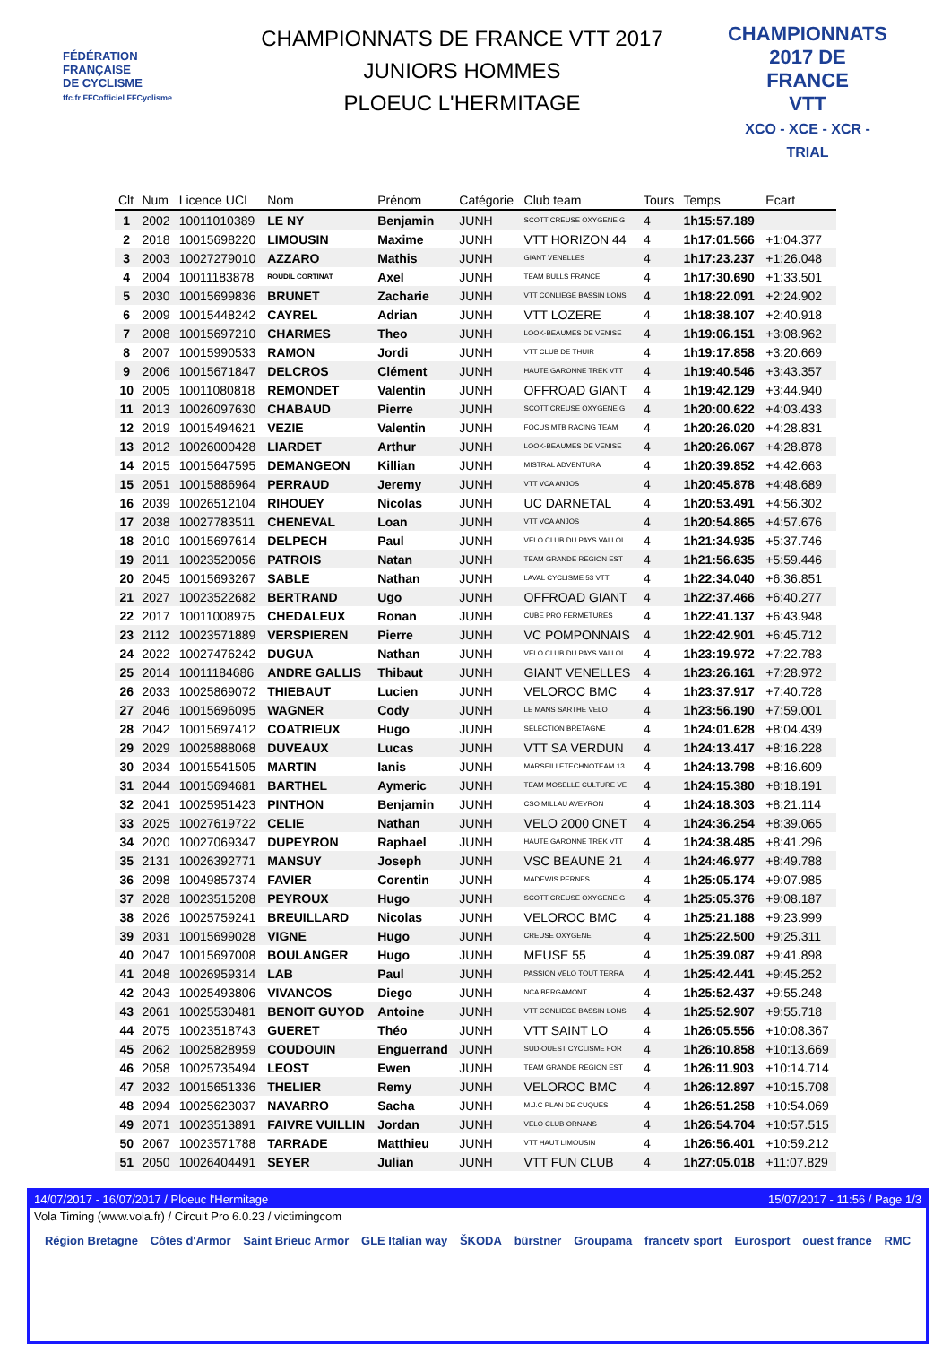FÉDÉRATION FRANÇAISE
DE CYCLISME
ffc.fr FFCofficiel FFCyclisme
CHAMPIONNATS DE FRANCE VTT 2017
JUNIORS HOMMES
PLOEUC L'HERMITAGE
CHAMPIONNATS
2017 DE FRANCE
VTT
XCO - XCE - XCR - TRIAL
| Clt | Num | Licence UCI | Nom | Prénom | Catégorie | Club team | Tours | Temps | Ecart |
| --- | --- | --- | --- | --- | --- | --- | --- | --- | --- |
| 1 | 2002 | 10011010389 | LE NY | Benjamin | JUNH | SCOTT CREUSE OXYGENE G | 4 | 1h15:57.189 | |
| 2 | 2018 | 10015698220 | LIMOUSIN | Maxime | JUNH | VTT HORIZON 44 | 4 | 1h17:01.566 | +1:04.377 |
| 3 | 2003 | 10027279010 | AZZARO | Mathis | JUNH | GIANT VENELLES | 4 | 1h17:23.237 | +1:26.048 |
| 4 | 2004 | 10011183878 | ROUDIL CORTINAT | Axel | JUNH | TEAM BULLS FRANCE | 4 | 1h17:30.690 | +1:33.501 |
| 5 | 2030 | 10015699836 | BRUNET | Zacharie | JUNH | VTT CONLIEGE BASSIN LONS | 4 | 1h18:22.091 | +2:24.902 |
| 6 | 2009 | 10015448242 | CAYREL | Adrian | JUNH | VTT LOZERE | 4 | 1h18:38.107 | +2:40.918 |
| 7 | 2008 | 10015697210 | CHARMES | Theo | JUNH | LOOK-BEAUMES DE VENISE | 4 | 1h19:06.151 | +3:08.962 |
| 8 | 2007 | 10015990533 | RAMON | Jordi | JUNH | VTT CLUB DE THUIR | 4 | 1h19:17.858 | +3:20.669 |
| 9 | 2006 | 10015671847 | DELCROS | Clément | JUNH | HAUTE GARONNE TREK VTT | 4 | 1h19:40.546 | +3:43.357 |
| 10 | 2005 | 10011080818 | REMONDET | Valentin | JUNH | OFFROAD GIANT | 4 | 1h19:42.129 | +3:44.940 |
| 11 | 2013 | 10026097630 | CHABAUD | Pierre | JUNH | SCOTT CREUSE OXYGENE G | 4 | 1h20:00.622 | +4:03.433 |
| 12 | 2019 | 10015494621 | VEZIE | Valentin | JUNH | FOCUS MTB RACING TEAM | 4 | 1h20:26.020 | +4:28.831 |
| 13 | 2012 | 10026000428 | LIARDET | Arthur | JUNH | LOOK-BEAUMES DE VENISE | 4 | 1h20:26.067 | +4:28.878 |
| 14 | 2015 | 10015647595 | DEMANGEON | Killian | JUNH | MISTRAL ADVENTURA | 4 | 1h20:39.852 | +4:42.663 |
| 15 | 2051 | 10015886964 | PERRAUD | Jeremy | JUNH | VTT VCA ANJOS | 4 | 1h20:45.878 | +4:48.689 |
| 16 | 2039 | 10026512104 | RIHOUEY | Nicolas | JUNH | UC DARNETAL | 4 | 1h20:53.491 | +4:56.302 |
| 17 | 2038 | 10027783511 | CHENEVAL | Loan | JUNH | VTT VCA ANJOS | 4 | 1h20:54.865 | +4:57.676 |
| 18 | 2010 | 10015697614 | DELPECH | Paul | JUNH | VELO CLUB DU PAYS VALLOI | 4 | 1h21:34.935 | +5:37.746 |
| 19 | 2011 | 10023520056 | PATROIS | Natan | JUNH | TEAM GRANDE REGION EST | 4 | 1h21:56.635 | +5:59.446 |
| 20 | 2045 | 10015693267 | SABLE | Nathan | JUNH | LAVAL CYCLISME 53 VTT | 4 | 1h22:34.040 | +6:36.851 |
| 21 | 2027 | 10023522682 | BERTRAND | Ugo | JUNH | OFFROAD GIANT | 4 | 1h22:37.466 | +6:40.277 |
| 22 | 2017 | 10011008975 | CHEDALEUX | Ronan | JUNH | CUBE PRO FERMETURES | 4 | 1h22:41.137 | +6:43.948 |
| 23 | 2112 | 10023571889 | VERSPIEREN | Pierre | JUNH | VC POMPONNAIS | 4 | 1h22:42.901 | +6:45.712 |
| 24 | 2022 | 10027476242 | DUGUA | Nathan | JUNH | VELO CLUB DU PAYS VALLOI | 4 | 1h23:19.972 | +7:22.783 |
| 25 | 2014 | 10011184686 | ANDRE GALLIS | Thibaut | JUNH | GIANT VENELLES | 4 | 1h23:26.161 | +7:28.972 |
| 26 | 2033 | 10025869072 | THIEBAUT | Lucien | JUNH | VELOROC BMC | 4 | 1h23:37.917 | +7:40.728 |
| 27 | 2046 | 10015696095 | WAGNER | Cody | JUNH | LE MANS SARTHE VELO | 4 | 1h23:56.190 | +7:59.001 |
| 28 | 2042 | 10015697412 | COATRIEUX | Hugo | JUNH | SELECTION BRETAGNE | 4 | 1h24:01.628 | +8:04.439 |
| 29 | 2029 | 10025888068 | DUVEAUX | Lucas | JUNH | VTT SA VERDUN | 4 | 1h24:13.417 | +8:16.228 |
| 30 | 2034 | 10015541505 | MARTIN | Ianis | JUNH | MARSEILLETECHNOTEAM 13 | 4 | 1h24:13.798 | +8:16.609 |
| 31 | 2044 | 10015694681 | BARTHEL | Aymeric | JUNH | TEAM MOSELLE CULTURE VE | 4 | 1h24:15.380 | +8:18.191 |
| 32 | 2041 | 10025951423 | PINTHON | Benjamin | JUNH | CSO MILLAU AVEYRON | 4 | 1h24:18.303 | +8:21.114 |
| 33 | 2025 | 10027619722 | CELIE | Nathan | JUNH | VELO 2000 ONET | 4 | 1h24:36.254 | +8:39.065 |
| 34 | 2020 | 10027069347 | DUPEYRON | Raphael | JUNH | HAUTE GARONNE TREK VTT | 4 | 1h24:38.485 | +8:41.296 |
| 35 | 2131 | 10026392771 | MANSUY | Joseph | JUNH | VSC BEAUNE 21 | 4 | 1h24:46.977 | +8:49.788 |
| 36 | 2098 | 10049857374 | FAVIER | Corentin | JUNH | MADEWIS PERNES | 4 | 1h25:05.174 | +9:07.985 |
| 37 | 2028 | 10023515208 | PEYROUX | Hugo | JUNH | SCOTT CREUSE OXYGENE G | 4 | 1h25:05.376 | +9:08.187 |
| 38 | 2026 | 10025759241 | BREUILLARD | Nicolas | JUNH | VELOROC BMC | 4 | 1h25:21.188 | +9:23.999 |
| 39 | 2031 | 10015699028 | VIGNE | Hugo | JUNH | CREUSE OXYGENE | 4 | 1h25:22.500 | +9:25.311 |
| 40 | 2047 | 10015697008 | BOULANGER | Hugo | JUNH | MEUSE 55 | 4 | 1h25:39.087 | +9:41.898 |
| 41 | 2048 | 10026959314 | LAB | Paul | JUNH | PASSION VELO TOUT TERRA | 4 | 1h25:42.441 | +9:45.252 |
| 42 | 2043 | 10025493806 | VIVANCOS | Diego | JUNH | NCA BERGAMONT | 4 | 1h25:52.437 | +9:55.248 |
| 43 | 2061 | 10025530481 | BENOIT GUYOD | Antoine | JUNH | VTT CONLIEGE BASSIN LONS | 4 | 1h25:52.907 | +9:55.718 |
| 44 | 2075 | 10023518743 | GUERET | Théo | JUNH | VTT SAINT LO | 4 | 1h26:05.556 | +10:08.367 |
| 45 | 2062 | 10025828959 | COUDOUIN | Enguerrand | JUNH | SUD-OUEST CYCLISME FOR | 4 | 1h26:10.858 | +10:13.669 |
| 46 | 2058 | 10025735494 | LEOST | Ewen | JUNH | TEAM GRANDE REGION EST | 4 | 1h26:11.903 | +10:14.714 |
| 47 | 2032 | 10015651336 | THELIER | Remy | JUNH | VELOROC BMC | 4 | 1h26:12.897 | +10:15.708 |
| 48 | 2094 | 10025623037 | NAVARRO | Sacha | JUNH | M.J.C PLAN DE CUQUES | 4 | 1h26:51.258 | +10:54.069 |
| 49 | 2071 | 10023513891 | FAIVRE VUILLIN | Jordan | JUNH | VELO CLUB ORNANS | 4 | 1h26:54.704 | +10:57.515 |
| 50 | 2067 | 10023571788 | TARRADE | Matthieu | JUNH | VTT HAUT LIMOUSIN | 4 | 1h26:56.401 | +10:59.212 |
| 51 | 2050 | 10026404491 | SEYER | Julian | JUNH | VTT FUN CLUB | 4 | 1h27:05.018 | +11:07.829 |
14/07/2017 - 16/07/2017 / Ploeuc l'Hermitage 15/07/2017 - 11:56 / Page 1/3
Vola Timing (www.vola.fr) / Circuit Pro 6.0.23 / victimingcom
Région Bretagne Côtes d'Armor Saint Brieuc Armor GLE Italian way ŠKODA bürstner Groupama francetv sport Eurosport ouest france RMC